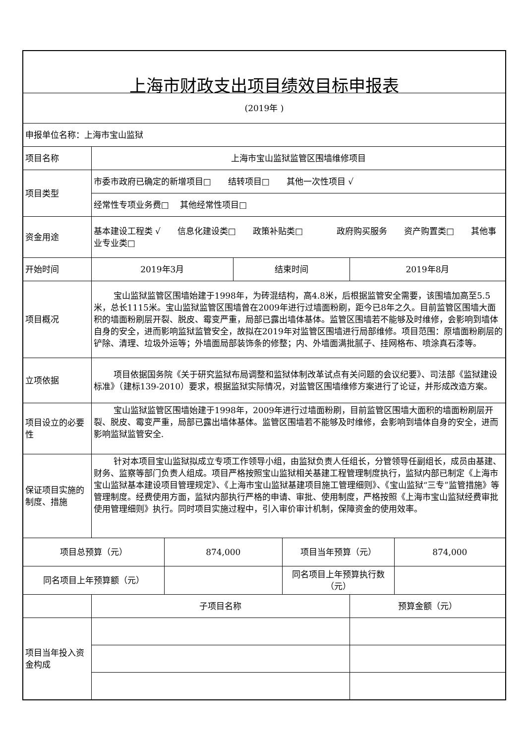| 上海市财政支出项目绩效目标申报表 | | | | | | |
| (2019年 ) | | | | | | |
| 申报单位名称：上海市宝山监狱 | | | | | | |
| 项目名称 | 上海市宝山监狱监管区围墙维修项目 | | | | | |
| 项目类型 | 市委市政府已确定的新增项目□ 结转项目□ 其他一次性项目 √ | | | | | |
| | 经常性专项业务费□ 其他经常性项目□ | | | | | |
| 资金用途 | 基本建设工程类 √ 信息化建设类□ 政策补贴类□ 政府购买服务 资产购置类□ 其他事业专业类□ | | | | | |
| 开始时间 | 2019年3月 | | 结束时间 | | 2019年8月 | |
| 项目概况 | 宝山监狱监管区围墙始建于1998年，为砖混结构，高4.8米，后根据监管安全需要，该围墙加高至5.5米，总长1115米。宝山监狱监管区围墙曾在2009年进行过墙面粉刷，距今已8年之久。目前监管区围墙大面积的墙面粉刷层开裂、脱皮、霉变严重，局部已露出墙体基体。监管区围墙若不能够及时维修，会影响到墙体自身的安全，进而影响监狱监管安全，故拟在2019年对监管区围墙进行局部维修。项目范围：原墙面粉刷层的铲除、清理、垃圾外运等；外墙面局部装饰条的修整；内、外墙面满批腻子、挂网格布、喷涂真石漆等。 | | | | | |
| 立项依据 | 项目依据国务院《关于研究监狱布局调整和监狱体制改革试点有关问题的会议纪要》、司法部《监狱建设标准》（建标139-2010）要求，根据监狱实际情况，对监管区围墙维修方案进行了论证，并形成改造方案。 | | | | | |
| 项目设立的必要性 | 宝山监狱监管区围墙始建于1998年，2009年进行过墙面粉刷，目前监管区围墙大面积的墙面粉刷层开裂、脱皮、霉变严重，局部已露出墙体基体。监管区围墙若不能够及时维修，会影响到墙体自身的安全，进而影响监狱监管安全. | | | | | |
| 保证项目实施的制度、措施 | 针对本项目宝山监狱拟成立专项工作领导小组，由监狱负责人任组长，分管领导任副组长，成员由基建、财务、监察等部门负责人组成。项目严格按照宝山监狱相关基建工程管理制度执行，监狱内部已制定《上海市宝山监狱基本建设项目管理规定》、《上海市宝山监狱基建项目施工管理细则》、《宝山监狱“三专”监管措施》等管理制度。经费使用方面，监狱内部执行严格的申请、审批、使用制度，严格按照《上海市宝山监狱经费审批使用管理细则》执行。同时项目实施过程中，引入审价审计机制，保障资金的使用效率。 | | | | | |
| 项目总预算（元） | | 874,000 | | 项目当年预算（元） | | 874,000 |
| 同名项目上年预算额（元） | | | | 同名项目上年预算执行数（元） | | |
| | 子项目名称 | | | | 预算金额（元） | |
| 项目当年投入资金构成 | | | | | | |